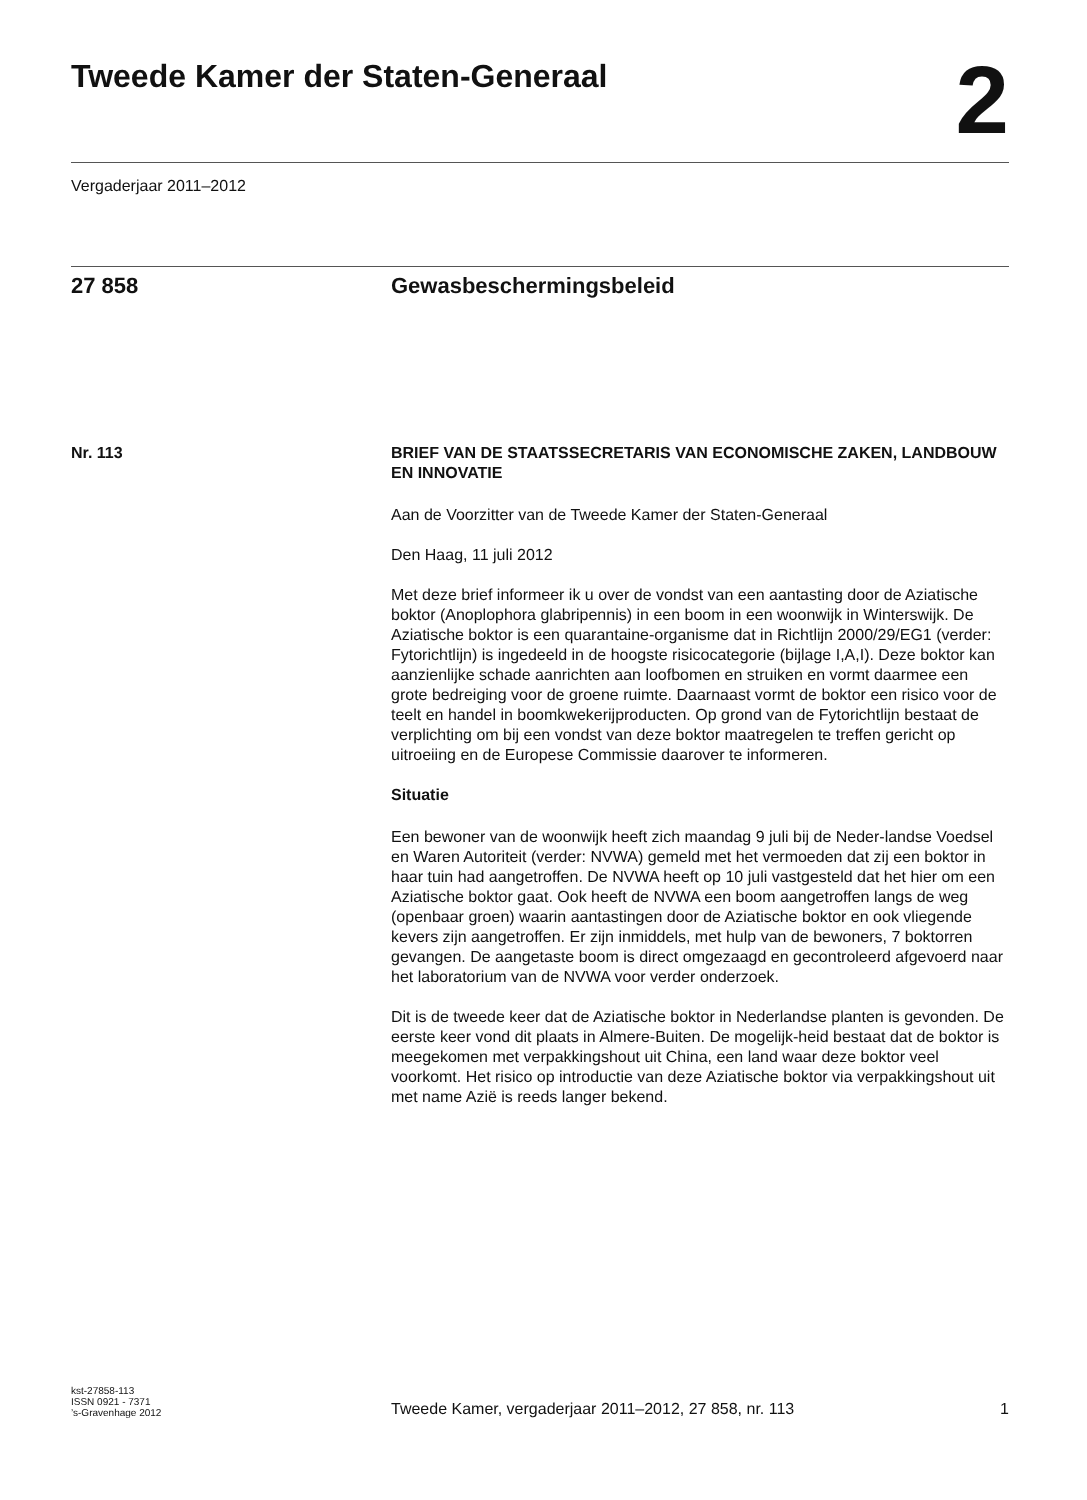Tweede Kamer der Staten-Generaal
2
Vergaderjaar 2011–2012
27 858 Gewasbeschermingsbeleid
Nr. 113 BRIEF VAN DE STAATSSECRETARIS VAN ECONOMISCHE ZAKEN, LANDBOUW EN INNOVATIE
Aan de Voorzitter van de Tweede Kamer der Staten-Generaal
Den Haag, 11 juli 2012
Met deze brief informeer ik u over de vondst van een aantasting door de Aziatische boktor (Anoplophora glabripennis) in een boom in een woonwijk in Winterswijk. De Aziatische boktor is een quarantaine-organisme dat in Richtlijn 2000/29/EG1 (verder: Fytorichtlijn) is ingedeeld in de hoogste risicocategorie (bijlage I,A,I). Deze boktor kan aanzienlijke schade aanrichten aan loofbomen en struiken en vormt daarmee een grote bedreiging voor de groene ruimte. Daarnaast vormt de boktor een risico voor de teelt en handel in boomkwekerijproducten. Op grond van de Fytorichtlijn bestaat de verplichting om bij een vondst van deze boktor maatregelen te treffen gericht op uitroeiing en de Europese Commissie daarover te informeren.
Situatie
Een bewoner van de woonwijk heeft zich maandag 9 juli bij de Neder-landse Voedsel en Waren Autoriteit (verder: NVWA) gemeld met het vermoeden dat zij een boktor in haar tuin had aangetroffen. De NVWA heeft op 10 juli vastgesteld dat het hier om een Aziatische boktor gaat. Ook heeft de NVWA een boom aangetroffen langs de weg (openbaar groen) waarin aantastingen door de Aziatische boktor en ook vliegende kevers zijn aangetroffen. Er zijn inmiddels, met hulp van de bewoners, 7 boktorren gevangen. De aangetaste boom is direct omgezaagd en gecontroleerd afgevoerd naar het laboratorium van de NVWA voor verder onderzoek.
Dit is de tweede keer dat de Aziatische boktor in Nederlandse planten is gevonden. De eerste keer vond dit plaats in Almere-Buiten. De mogelijk-heid bestaat dat de boktor is meegekomen met verpakkingshout uit China, een land waar deze boktor veel voorkomt. Het risico op introductie van deze Aziatische boktor via verpakkingshout uit met name Azië is reeds langer bekend.
kst-27858-113
ISSN 0921 - 7371
’s-Gravenhage 2012
Tweede Kamer, vergaderjaar 2011–2012, 27 858, nr. 113
1